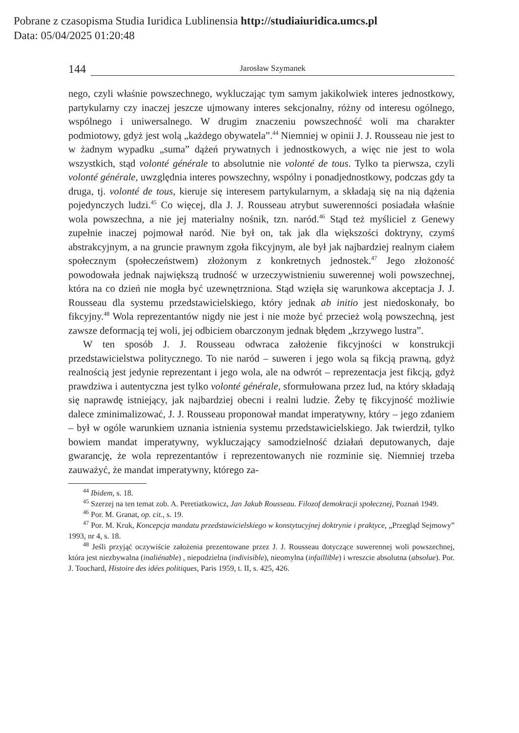Pobrane z czasopisma Studia Iuridica Lublinensia http://studiaiuridica.umcs.pl
Data: 05/04/2025 01:20:48
144 Jarosław Szymanek
nego, czyli właśnie powszechnego, wykluczając tym samym jakikolwiek interes jednostkowy, partykularny czy inaczej jeszcze ujmowany interes sekcjonalny, różny od interesu ogólnego, wspólnego i uniwersalnego. W drugim znaczeniu powszechność woli ma charakter podmiotowy, gdyż jest wolą „każdego obywatela”.<sup>44</sup> Niemniej w opinii J. J. Rousseau nie jest to w żadnym wypadku „suma” dążeń prywatnych i jednostkowych, a więc nie jest to wola wszystkich, stąd volonté générale to absolutnie nie volonté de tous. Tylko ta pierwsza, czyli volonté générale, uwzględnia interes powszechny, wspólny i ponadjednostkowy, podczas gdy ta druga, tj. volonté de tous, kieruje się interesem partykularnym, a składają się na nią dążenia pojedynczych ludzi.<sup>45</sup> Co więcej, dla J. J. Rousseau atrybut suwerenności posiadała właśnie wola powszechna, a nie jej materialny nośnik, tzn. naród.<sup>46</sup> Stąd też myśliciel z Genewy zupełnie inaczej pojmował naród. Nie był on, tak jak dla większości doktryny, czymś abstrakcyjnym, a na gruncie prawnym zgoła fikcyjnym, ale był jak najbardziej realnym ciałem społecznym (społeczeństwem) złożonym z konkretnych jednostek.<sup>47</sup> Jego złożoność powodowała jednak największą trudność w urzeczywistnieniu suwerennej woli powszechnej, która na co dzień nie mogła być uzewnętrzniona. Stąd wzięła się warunkowa akceptacja J. J. Rousseau dla systemu przedstawicielskiego, który jednak ab initio jest niedoskonały, bo fikcyjny.<sup>48</sup> Wola reprezentantów nigdy nie jest i nie może być przecież wolą powszechną, jest zawsze deformacją tej woli, jej odbiciem obarczonym jednak błędem „krzywego lustra”.
W ten sposób J. J. Rousseau odwraca założenie fikcyjności w konstrukcji przedstawicielstwa politycznego. To nie naród – suweren i jego wola są fikcją prawną, gdyż realnością jest jedynie reprezentant i jego wola, ale na odwrót – reprezentacja jest fikcją, gdyż prawdziwa i autentyczna jest tylko volonté générale, sformułowana przez lud, na który składają się naprawdę istniejący, jak najbardziej obecni i realni ludzie. Żeby tę fikcyjność możliwie dalece zminimalizować, J. J. Rousseau proponował mandat imperatywny, który – jego zdaniem – był w ogóle warunkiem uznania istnienia systemu przedstawicielskiego. Jak twierdził, tylko bowiem mandat imperatywny, wykluczający samodzielność działań deputowanych, daje gwarancję, że wola reprezentantów i reprezentowanych nie rozminie się. Niemniej trzeba zauważyć, że mandat imperatywny, którego za-
<sup>44</sup> Ibidem, s. 18.
<sup>45</sup> Szerzej na ten temat zob. A. Peretiatkowicz, Jan Jakub Rousseau. Filozof demokracji społecznej, Poznań 1949.
<sup>46</sup> Por. M. Granat, op. cit., s. 19.
<sup>47</sup> Por. M. Kruk, Koncepcja mandatu przedstawicielskiego w konstytucyjnej doktrynie i praktyce, „Przegląd Sejmowy” 1993, nr 4, s. 18.
<sup>48</sup> Jeśli przyjąć oczywiście założenia prezentowane przez J. J. Rousseau dotyczące suwerennej woli powszechnej, która jest niezbywalna (inaliénable) , niepodzielna (indivisible), nieomylna (infaillible) i wreszcie absolutna (absolue). Por. J. Touchard, Histoire des idées politiques, Paris 1959, t. II, s. 425, 426.